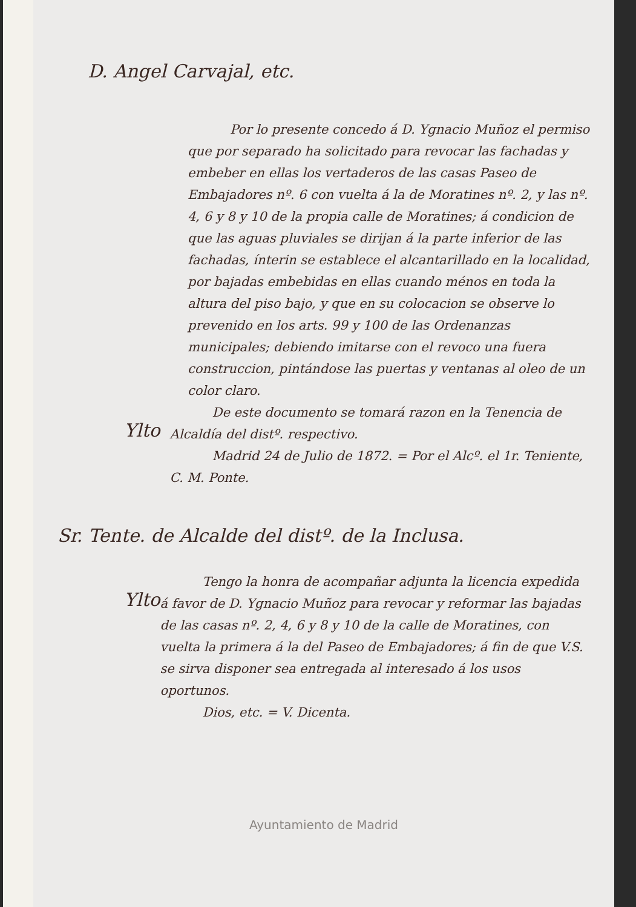D. Angel Carvajal, etc.
Por lo presente concedo á D. Ygnacio Muñoz el permiso que por separado ha solicitado para revocar las fachadas y embeber en ellas los vertaderos de las casas Paseo de Embajadores nº. 6 con vuelta á la de Moratines nº. 2, y las nº. 4, 6 y 8 y 10 de la propia calle de Moratines; á condicion de que las aguas pluviales se dirijan á la parte inferior de las fachadas, ínterin se establece el alcantarillado en la localidad, por bajadas embebidas en ellas cuando ménos en toda la altura del piso bajo, y que en su colocacion se observe lo prevenido en los arts. 99 y 100 de las Ordenanzas municipales; debiendo imitarse con el revoco una fuera construccion, pintándose las puertas y ventanas al oleo de un color claro.
Ylto
De este documento se tomará razon en la Tenencia de Alcaldía del distº. respectivo.
Madrid 24 de Julio de 1872. = Por el Alcº. el 1r. Teniente, C. M. Ponte.
Sr. Tente. de Alcalde del distº. de la Inclusa.
Ylto
Tengo la honra de acompañar adjunta la licencia expedida á favor de D. Ygnacio Muñoz para revocar y reformar las bajadas de las casas nº. 2, 4, 6 y 8 y 10 de la calle de Moratines, con vuelta la primera á la del Paseo de Embajadores; á fin de que V.S. se sirva disponer sea entregada al interesado á los usos oportunos.
Dios, etc. = V. Dicenta.
Ayuntamiento de Madrid